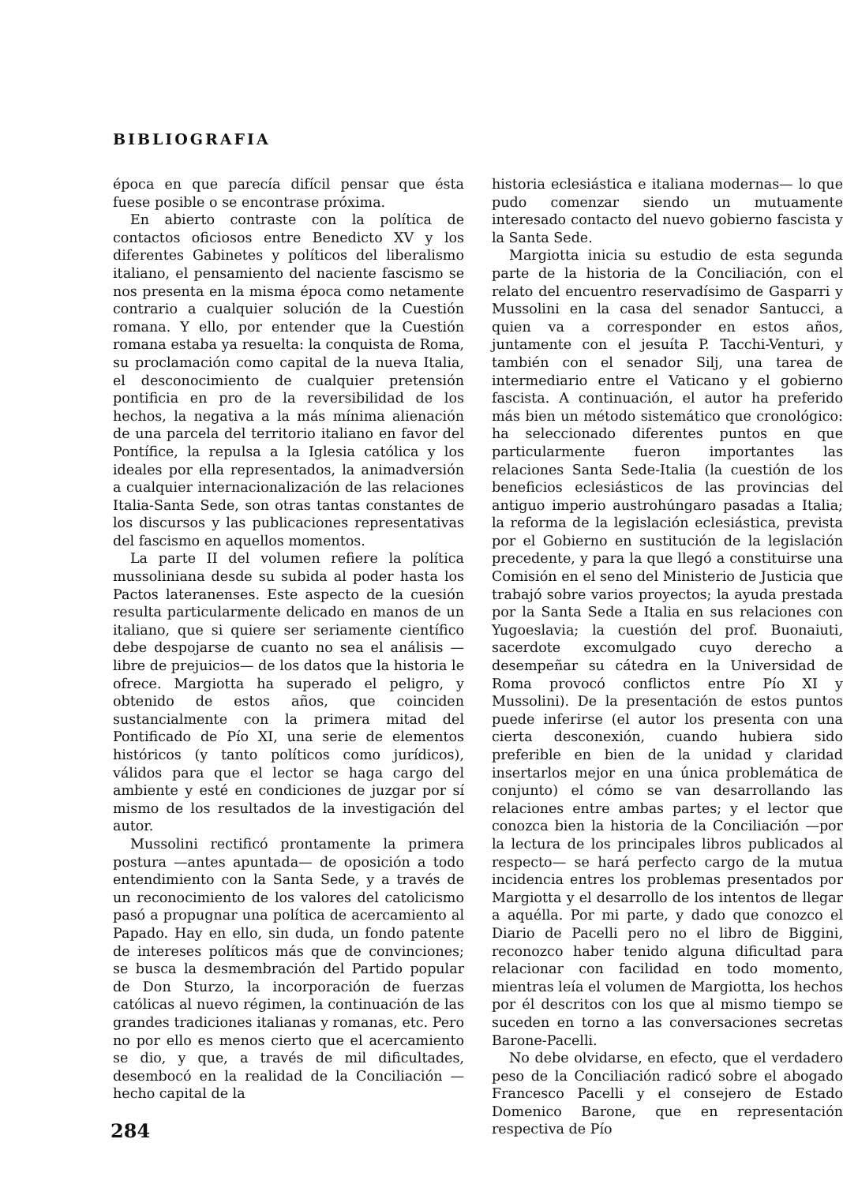BIBLIOGRAFIA
época en que parecía difícil pensar que ésta fuese posible o se encontrase próxima.
En abierto contraste con la política de contactos oficiosos entre Benedicto XV y los diferentes Gabinetes y políticos del liberalismo italiano, el pensamiento del naciente fascismo se nos presenta en la misma época como netamente contrario a cualquier solución de la Cuestión romana. Y ello, por entender que la Cuestión romana estaba ya resuelta: la conquista de Roma, su proclamación como capital de la nueva Italia, el desconocimiento de cualquier pretensión pontificia en pro de la reversibilidad de los hechos, la negativa a la más mínima alienación de una parcela del territorio italiano en favor del Pontífice, la repulsa a la Iglesia católica y los ideales por ella representados, la animadversión a cualquier internacionalización de las relaciones Italia-Santa Sede, son otras tantas constantes de los discursos y las publicaciones representativas del fascismo en aquellos momentos.
La parte II del volumen refiere la política mussoliniana desde su subida al poder hasta los Pactos lateranenses. Este aspecto de la cuesión resulta particularmente delicado en manos de un italiano, que si quiere ser seriamente científico debe despojarse de cuanto no sea el análisis —libre de prejuicios— de los datos que la historia le ofrece. Margiotta ha superado el peligro, y obtenido de estos años, que coinciden sustancialmente con la primera mitad del Pontificado de Pío XI, una serie de elementos históricos (y tanto políticos como jurídicos), válidos para que el lector se haga cargo del ambiente y esté en condiciones de juzgar por sí mismo de los resultados de la investigación del autor.
Mussolini rectificó prontamente la primera postura —antes apuntada— de oposición a todo entendimiento con la Santa Sede, y a través de un reconocimiento de los valores del catolicismo pasó a propugnar una política de acercamiento al Papado. Hay en ello, sin duda, un fondo patente de intereses políticos más que de convinciones; se busca la desmembración del Partido popular de Don Sturzo, la incorporación de fuerzas católicas al nuevo régimen, la continuación de las grandes tradiciones italianas y romanas, etc. Pero no por ello es menos cierto que el acercamiento se dio, y que, a través de mil dificultades, desembocó en la realidad de la Conciliación —hecho capital de la
historia eclesiástica e italiana modernas— lo que pudo comenzar siendo un mutuamente interesado contacto del nuevo gobierno fascista y la Santa Sede.
Margiotta inicia su estudio de esta segunda parte de la historia de la Conciliación, con el relato del encuentro reservadísimo de Gasparri y Mussolini en la casa del senador Santucci, a quien va a corresponder en estos años, juntamente con el jesuíta P. Tacchi-Venturi, y también con el senador Silj, una tarea de intermediario entre el Vaticano y el gobierno fascista. A continuación, el autor ha preferido más bien un método sistemático que cronológico: ha seleccionado diferentes puntos en que particularmente fueron importantes las relaciones Santa Sede-Italia (la cuestión de los beneficios eclesiásticos de las provincias del antiguo imperio austrohúngaro pasadas a Italia; la reforma de la legislación eclesiástica, prevista por el Gobierno en sustitución de la legislación precedente, y para la que llegó a constituirse una Comisión en el seno del Ministerio de Justicia que trabajó sobre varios proyectos; la ayuda prestada por la Santa Sede a Italia en sus relaciones con Yugoeslavia; la cuestión del prof. Buonaiuti, sacerdote excomulgado cuyo derecho a desempeñar su cátedra en la Universidad de Roma provocó conflictos entre Pío XI y Mussolini). De la presentación de estos puntos puede inferirse (el autor los presenta con una cierta desconexión, cuando hubiera sido preferible en bien de la unidad y claridad insertarlos mejor en una única problemática de conjunto) el cómo se van desarrollando las relaciones entre ambas partes; y el lector que conozca bien la historia de la Conciliación —por la lectura de los principales libros publicados al respecto— se hará perfecto cargo de la mutua incidencia entres los problemas presentados por Margiotta y el desarrollo de los intentos de llegar a aquélla. Por mi parte, y dado que conozco el Diario de Pacelli pero no el libro de Biggini, reconozco haber tenido alguna dificultad para relacionar con facilidad en todo momento, mientras leía el volumen de Margiotta, los hechos por él descritos con los que al mismo tiempo se suceden en torno a las conversaciones secretas Barone-Pacelli.
No debe olvidarse, en efecto, que el verdadero peso de la Conciliación radicó sobre el abogado Francesco Pacelli y el consejero de Estado Domenico Barone, que en representación respectiva de Pío
284